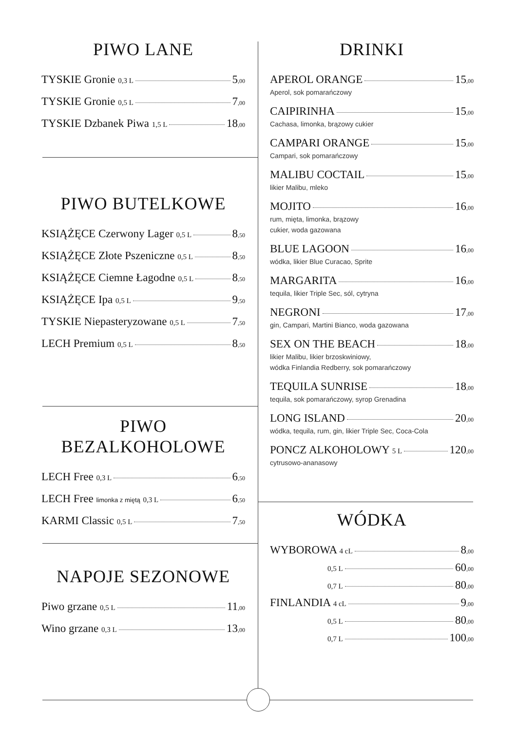PIWO LANE
TYSKIE Gronie 0,3 L 5,00
TYSKIE Gronie 0,5 L 7,00
TYSKIE Dzbanek Piwa 1,5 L 18,00
PIWO BUTELKOWE
KSIĄŻĘCE Czerwony Lager 0,5 L 8,50
KSIĄŻĘCE Złote Pszeniczne 0,5 L 8,50
KSIĄŻĘCE Ciemne Łagodne 0,5 L 8,50
KSIĄŻĘCE Ipa 0,5 L 9,50
TYSKIE Niepasteryzowane 0,5 L 7,50
LECH Premium 0,5 L 8,50
PIWO BEZALKOHOLOWE
LECH Free 0,3 L 6,50
LECH Free limonka z miętą 0,3 L 6,50
KARMI Classic 0,5 L 7,50
NAPOJE SEZONOWE
Piwo grzane 0,5 L 11,00
Wino grzane 0,3 L 13,00
DRINKI
APEROL ORANGE 15,00
Aperol, sok pomarańczowy
CAIPIRINHA 15,00
Cachasa, limonka, brązowy cukier
CAMPARI ORANGE 15,00
Campari, sok pomarańczowy
MALIBU COCTAIL 15,00
likier Malibu, mleko
MOJITO 16,00
rum, mięta, limonka, brązowy
cukier, woda gazowana
BLUE LAGOON 16,00
wódka, likier Blue Curacao, Sprite
MARGARITA 16,00
tequila, likier Triple Sec, sól, cytryna
NEGRONI 17,00
gin, Campari, Martini Bianco, woda gazowana
SEX ON THE BEACH 18,00
likier Malibu, likier brzoskwiniowy,
wódka Finlandia Redberry, sok pomarańczowy
TEQUILA SUNRISE 18,00
tequila, sok pomarańczowy, syrop Grenadina
LONG ISLAND 20,00
wódka, tequila, rum, gin, likier Triple Sec, Coca-Cola
PONCZ ALKOHOLOWY 5 L 120,00
cytrusowo-ananasowy
WÓDKA
WYBOROWA 4 cL 8,00
0,5 L 60,00
0,7 L 80,00
FINLANDIA 4 cL 9,00
0,5 L 80,00
0,7 L 100,00